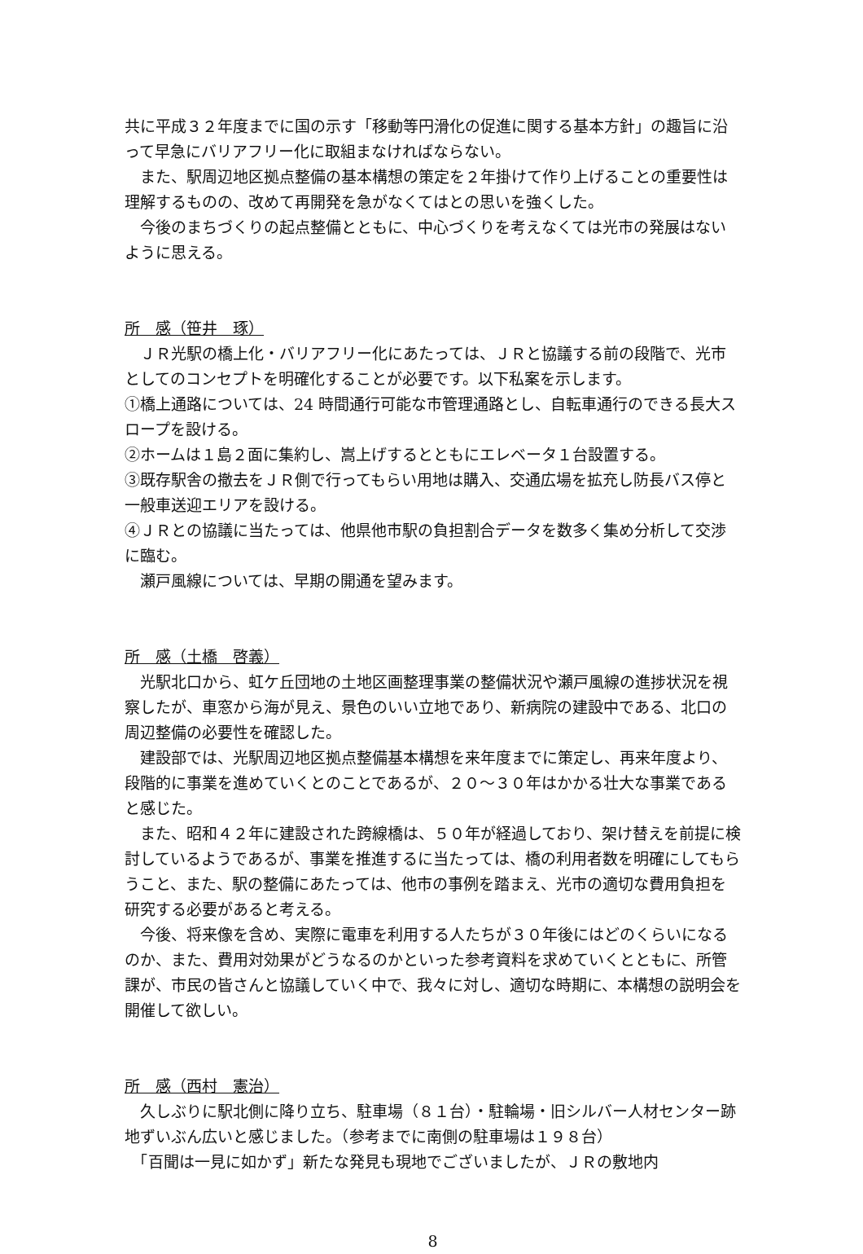共に平成３２年度までに国の示す「移動等円滑化の促進に関する基本方針」の趣旨に沿って早急にバリアフリー化に取組まなければならない。
　また、駅周辺地区拠点整備の基本構想の策定を２年掛けて作り上げることの重要性は理解するものの、改めて再開発を急がなくてはとの思いを強くした。
　今後のまちづくりの起点整備とともに、中心づくりを考えなくては光市の発展はないように思える。
所　感（笹井　琢）
　ＪＲ光駅の橋上化・バリアフリー化にあたっては、ＪＲと協議する前の段階で、光市としてのコンセプトを明確化することが必要です。以下私案を示します。
①橋上通路については、24 時間通行可能な市管理通路とし、自転車通行のできる長大スロープを設ける。
②ホームは１島２面に集約し、嵩上げするとともにエレベータ１台設置する。
③既存駅舎の撤去をＪＲ側で行ってもらい用地は購入、交通広場を拡充し防長バス停と一般車送迎エリアを設ける。
④ＪＲとの協議に当たっては、他県他市駅の負担割合データを数多く集め分析して交渉に臨む。
　瀬戸風線については、早期の開通を望みます。
所　感（土橋　啓義）
　光駅北口から、虹ケ丘団地の土地区画整理事業の整備状況や瀬戸風線の進捗状況を視察したが、車窓から海が見え、景色のいい立地であり、新病院の建設中である、北口の周辺整備の必要性を確認した。
　建設部では、光駅周辺地区拠点整備基本構想を来年度までに策定し、再来年度より、段階的に事業を進めていくとのことであるが、２０～３０年はかかる壮大な事業であると感じた。
　また、昭和４２年に建設された跨線橋は、５０年が経過しており、架け替えを前提に検討しているようであるが、事業を推進するに当たっては、橋の利用者数を明確にしてもらうこと、また、駅の整備にあたっては、他市の事例を踏まえ、光市の適切な費用負担を研究する必要があると考える。
　今後、将来像を含め、実際に電車を利用する人たちが３０年後にはどのくらいになるのか、また、費用対効果がどうなるのかといった参考資料を求めていくとともに、所管課が、市民の皆さんと協議していく中で、我々に対し、適切な時期に、本構想の説明会を開催して欲しい。
所　感（西村　憲治）
　久しぶりに駅北側に降り立ち、駐車場（８１台）・駐輪場・旧シルバー人材センター跡地ずいぶん広いと感じました。（参考までに南側の駐車場は１９８台）
　「百聞は一見に如かず」新たな発見も現地でございましたが、ＪＲの敷地内
8